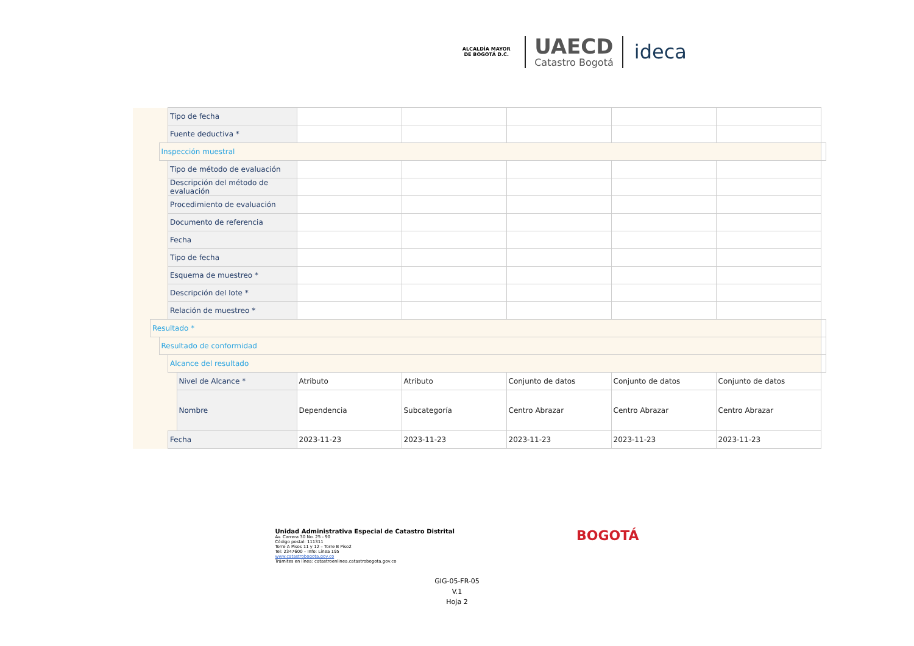ALCALDÍA MAYOR DE BOGOTÁ D.C.
UAECD
Catastro Bogotá
ideca
| | | | | Tipo de fecha | | | | | | | |
| | | | | Fuente deductiva * | | | | | | | |
| | | | Inspección muestral | | | | | | | | |
| | | | | Tipo de método de evaluación | | | | | | | |
| | | | | Descripción del método de evaluación | | | | | | | |
| | | | | Procedimiento de evaluación | | | | | | | |
| | | | | Documento de referencia | | | | | | | |
| | | | | Fecha | | | | | | | |
| | | | | Tipo de fecha | | | | | | | |
| | | | | Esquema de muestreo * | | | | | | | |
| | | | | Descripción del lote * | | | | | | | |
| | | | | Relación de muestreo * | | | | | | | |
| | | Resultado * | | | | | | | | | |
| | | | Resultado de conformidad | | | | | | | | |
| | | | | Alcance del resultado | | | | | | | |
| | | | | | Nivel de Alcance * | Atributo | Atributo | Conjunto de datos | Conjunto de datos | Conjunto de datos | |
| | | | | | Nombre | Dependencia | Subcategoría | Centro Abrazar | Centro Abrazar | Centro Abrazar | |
| | | | | Fecha | | 2023-11-23 | 2023-11-23 | 2023-11-23 | 2023-11-23 | 2023-11-23 | |
Unidad Administrativa Especial de Catastro Distrital
Av. Carrera 30 No. 25 - 90
Código postal: 111311
Torre A Pisos 11 y 12 – Torre B Piso2
Tel: 2347600 – Info: Línea 195
www.catastrobogota.gov.co
Trámites en línea: catastroenlinea.catastrobogota.gov.co
BOGOTÁ
GIG-05-FR-05
V.1
Hoja 2